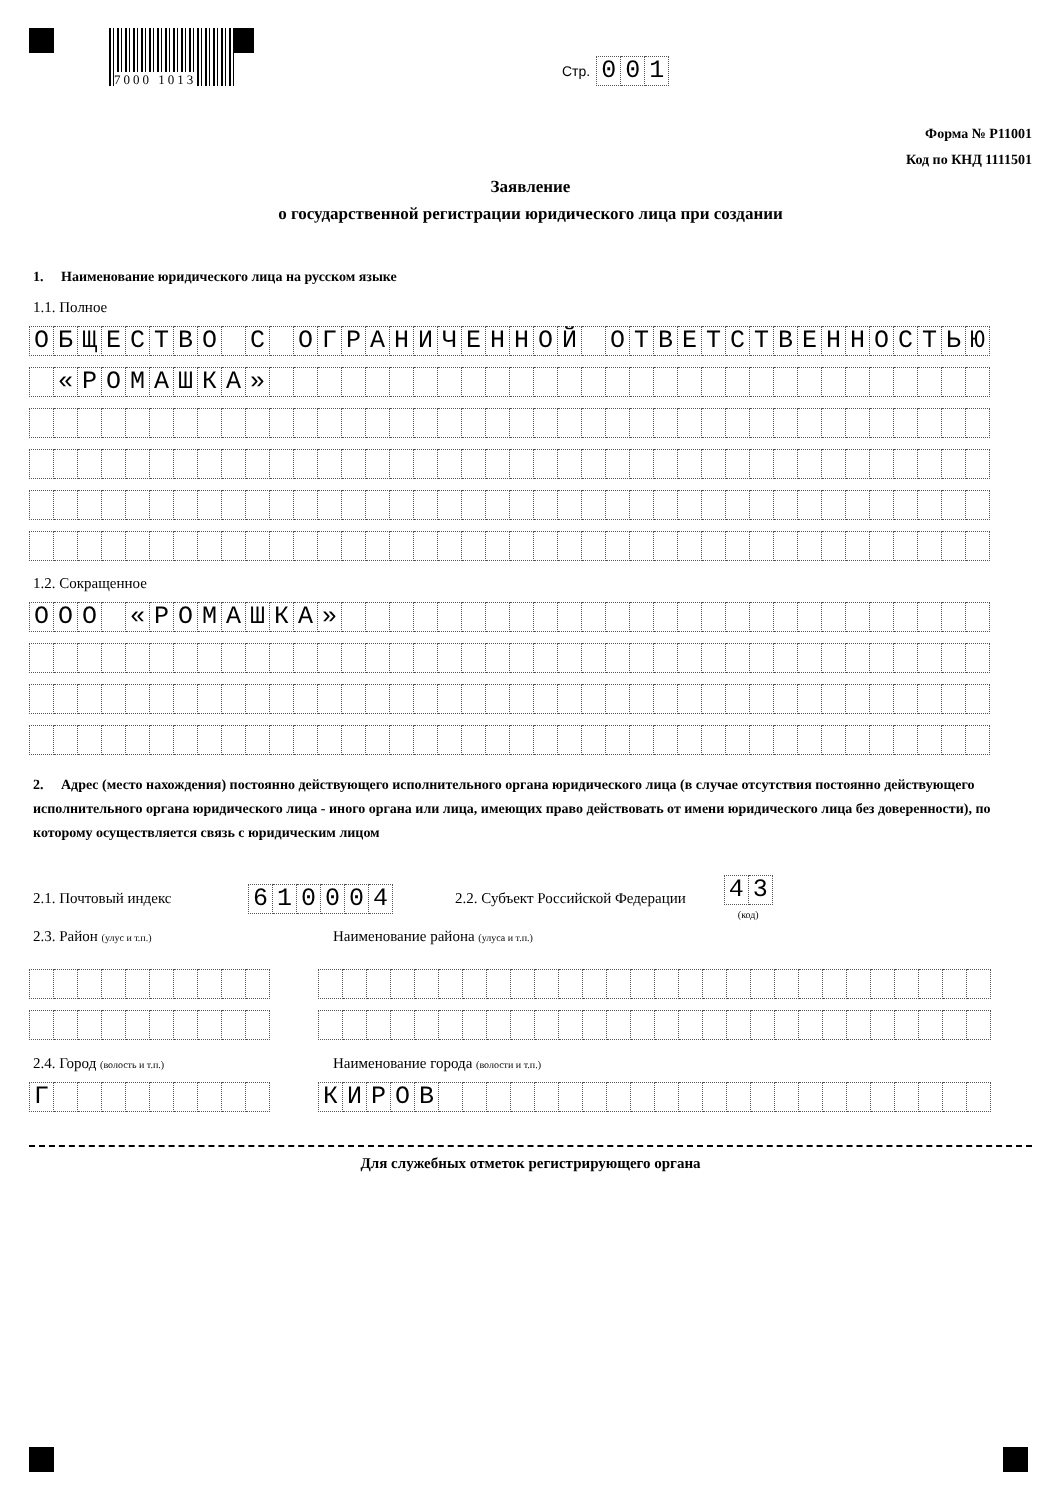7000 1013
Стр.
| 0 | 0 | 1 |
Форма № Р11001
Код по КНД 1111501
Заявление
о государственной регистрации юридического лица при создании
1. Наименование юридического лица на русском языке
1.1. Полное
| О | Б | Щ | Е | С | Т | В | О | | С | | О | Г | Р | А | Н | И | Ч | Е | Н | Н | О | Й | | О | Т | В | Е | Т | С | Т | В | Е | Н | Н | О | С | Т | Ь | Ю |
| | « | Р | О | М | А | Ш | К | А | » | | | | | | | | | | | | | | | | | | | | | | | | | | | | | | |
1.2. Сокращенное
| О | О | О | | « | Р | О | М | А | Ш | К | А | » | | | | | | | | | | | | | | | | | | | | | | | | | | | |
2. Адрес (место нахождения) постоянно действующего исполнительного органа юридического лица (в случае отсутствия постоянно действующего исполнительного органа юридического лица - иного органа или лица, имеющих право действовать от имени юридического лица без доверенности), по которому осуществляется связь с юридическим лицом
2.1. Почтовый индекс
| 6 | 1 | 0 | 0 | 0 | 4 |
2.2. Субъект Российской Федерации
| 4 | 3 |
(код)
2.3. Район (улус и т.п.) Наименование района (улуса и т.п.)
2.4. Город (волость и т.п.) Наименование города (волости и т.п.)
| Г | | | | | | | | | |
| К | И | Р | О | В | | | | | | | | | | | | | | | | | | | | | | | |
Для служебных отметок регистрирующего органа